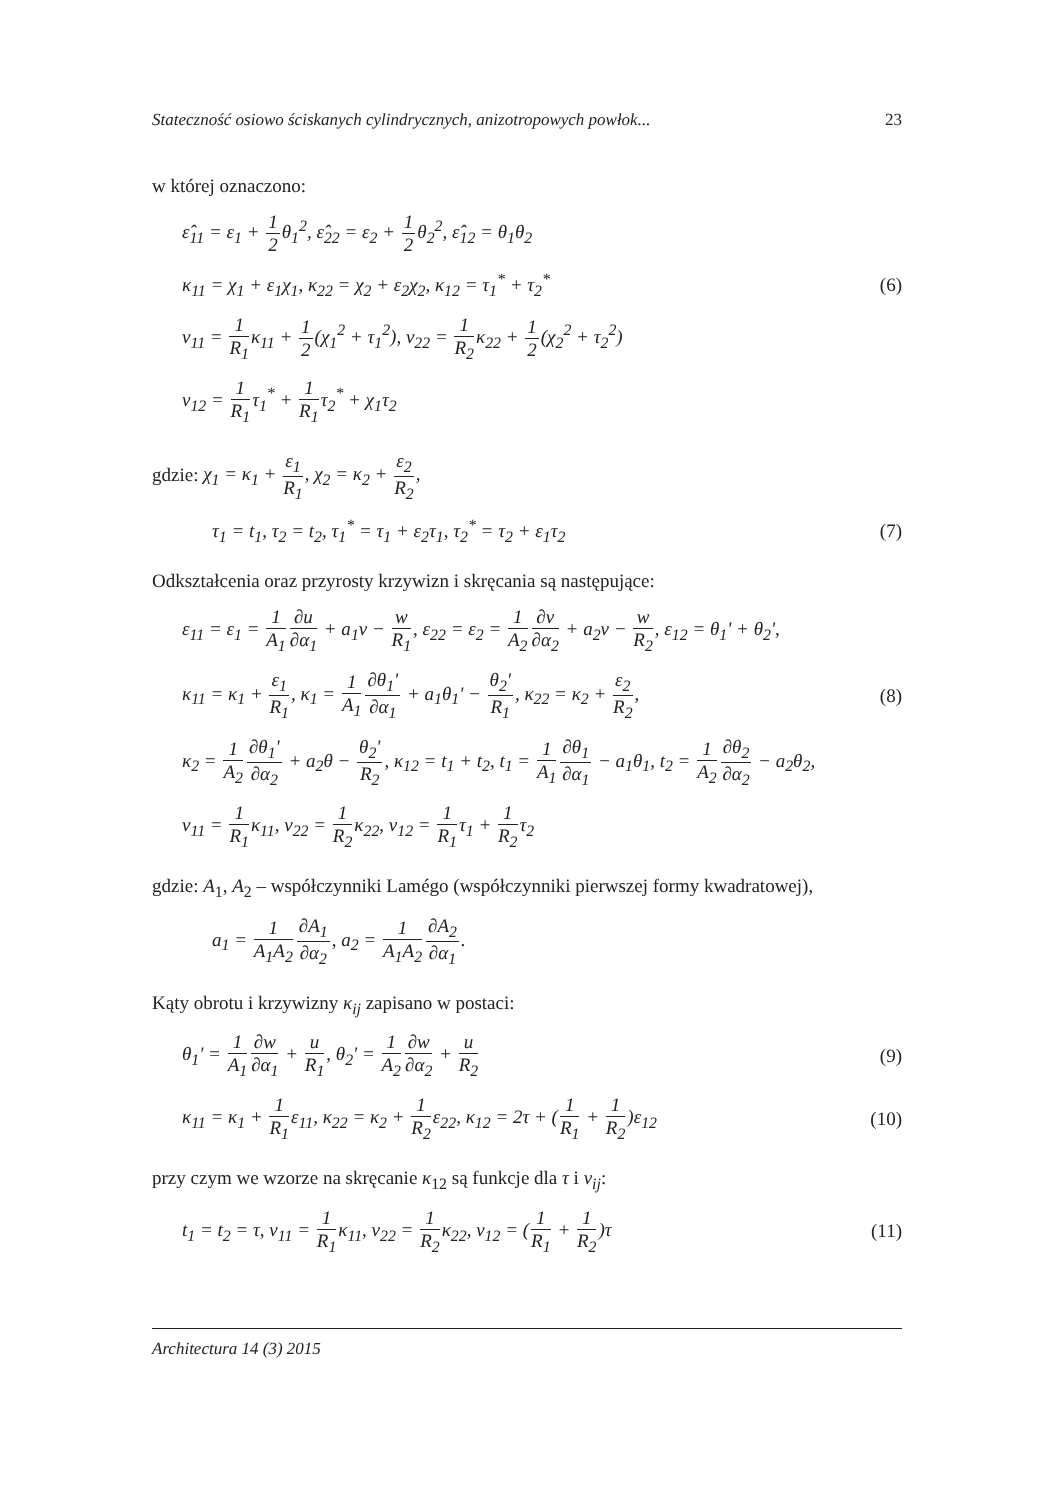Stateczność osiowo ściskanych cylindrycznych, anizotropowych powłok... 23
w której oznaczono:
ε̂<sub>11</sub> = ε<sub>1</sub> + 1 2θ<sub>1</sub><sup>2</sup>, ε̂<sub>22</sub> = ε<sub>2</sub> + 1 2θ<sub>2</sub><sup>2</sup>, ε̂<sub>12</sub> = θ<sub>1</sub>θ<sub>2</sub>
κ<sub>11</sub> = χ<sub>1</sub> + ε<sub>1</sub>χ<sub>1</sub>, κ<sub>22</sub> = χ<sub>2</sub> + ε<sub>2</sub>χ<sub>2</sub>, κ<sub>12</sub> = τ<sub>1</sub><sup>*</sup> + τ<sub>2</sub><sup>*</sup> (6)
ν<sub>11</sub> = 1 R<sub>1</sub>κ<sub>11</sub> + 1 2(χ<sub>1</sub><sup>2</sup> + τ<sub>1</sub><sup>2</sup>), ν<sub>22</sub> = 1 R<sub>2</sub>κ<sub>22</sub> + 1 2(χ<sub>2</sub><sup>2</sup> + τ<sub>2</sub><sup>2</sup>)
ν<sub>12</sub> = 1 R<sub>1</sub>τ<sub>1</sub><sup>*</sup> + 1 R<sub>1</sub>τ<sub>2</sub><sup>*</sup> + χ<sub>1</sub>τ<sub>2</sub>
gdzie: χ<sub>1</sub> = κ<sub>1</sub> + ε<sub>1</sub> R<sub>1</sub>, χ<sub>2</sub> = κ<sub>2</sub> + ε<sub>2</sub> R<sub>2</sub>,
τ<sub>1</sub> = t<sub>1</sub>, τ<sub>2</sub> = t<sub>2</sub>, τ<sub>1</sub><sup>*</sup> = τ<sub>1</sub> + ε<sub>2</sub>τ<sub>1</sub>, τ<sub>2</sub><sup>*</sup> = τ<sub>2</sub> + ε<sub>1</sub>τ<sub>2</sub> (7)
Odkształcenia oraz przyrosty krzywizn i skręcania są następujące:
ε<sub>11</sub> = ε<sub>1</sub> = 1 A<sub>1</sub>∂u ∂α<sub>1</sub> + a<sub>1</sub>v − w R<sub>1</sub>, ε<sub>22</sub> = ε<sub>2</sub> = 1 A<sub>2</sub>∂v ∂α<sub>2</sub> + a<sub>2</sub>v − w R<sub>2</sub>, ε<sub>12</sub> = θ<sub>1</sub>' + θ<sub>2</sub>',
κ<sub>11</sub> = κ<sub>1</sub> + ε<sub>1</sub> R<sub>1</sub>, κ<sub>1</sub> = 1 A<sub>1</sub>∂θ<sub>1</sub>' ∂α<sub>1</sub> + a<sub>1</sub>θ<sub>1</sub>' − θ<sub>2</sub>' R<sub>1</sub>, κ<sub>22</sub> = κ<sub>2</sub> + ε<sub>2</sub> R<sub>2</sub>, (8)
κ<sub>2</sub> = 1 A<sub>2</sub>∂θ<sub>1</sub>' ∂α<sub>2</sub> + a<sub>2</sub>θ − θ<sub>2</sub>' R<sub>2</sub>, κ<sub>12</sub> = t<sub>1</sub> + t<sub>2</sub>, t<sub>1</sub> = 1 A<sub>1</sub>∂θ<sub>1</sub> ∂α<sub>1</sub> − a<sub>1</sub>θ<sub>1</sub>, t<sub>2</sub> = 1 A<sub>2</sub>∂θ<sub>2</sub> ∂α<sub>2</sub> − a<sub>2</sub>θ<sub>2</sub>,
ν<sub>11</sub> = 1 R<sub>1</sub>κ<sub>11</sub>, ν<sub>22</sub> = 1 R<sub>2</sub>κ<sub>22</sub>, ν<sub>12</sub> = 1 R<sub>1</sub>τ<sub>1</sub> + 1 R<sub>2</sub>τ<sub>2</sub>
gdzie: A<sub>1</sub>, A<sub>2</sub> – współczynniki Lamégo (współczynniki pierwszej formy kwadratowej),
a<sub>1</sub> = 1 A<sub>1</sub>A<sub>2</sub>∂A<sub>1</sub> ∂α<sub>2</sub>, a<sub>2</sub> = 1 A<sub>1</sub>A<sub>2</sub>∂A<sub>2</sub> ∂α<sub>1</sub>.
Kąty obrotu i krzywizny κ<sub>ij</sub> zapisano w postaci:
θ<sub>1</sub>' = 1 A<sub>1</sub>∂w ∂α<sub>1</sub> + u R<sub>1</sub>, θ<sub>2</sub>' = 1 A<sub>2</sub>∂w ∂α<sub>2</sub> + u R<sub>2</sub> (9)
κ<sub>11</sub> = κ<sub>1</sub> + 1 R<sub>1</sub>ε<sub>11</sub>, κ<sub>22</sub> = κ<sub>2</sub> + 1 R<sub>2</sub>ε<sub>22</sub>, κ<sub>12</sub> = 2τ + (1 R<sub>1</sub> + 1 R<sub>2</sub>)ε<sub>12</sub> (10)
przy czym we wzorze na skręcanie κ<sub>12</sub> są funkcje dla τ i v<sub>ij</sub>:
t<sub>1</sub> = t<sub>2</sub> = τ, ν<sub>11</sub> = 1 R<sub>1</sub>κ<sub>11</sub>, ν<sub>22</sub> = 1 R<sub>2</sub>κ<sub>22</sub>, ν<sub>12</sub> = (1 R<sub>1</sub> + 1 R<sub>2</sub>)τ (11)
Architectura 14 (3) 2015